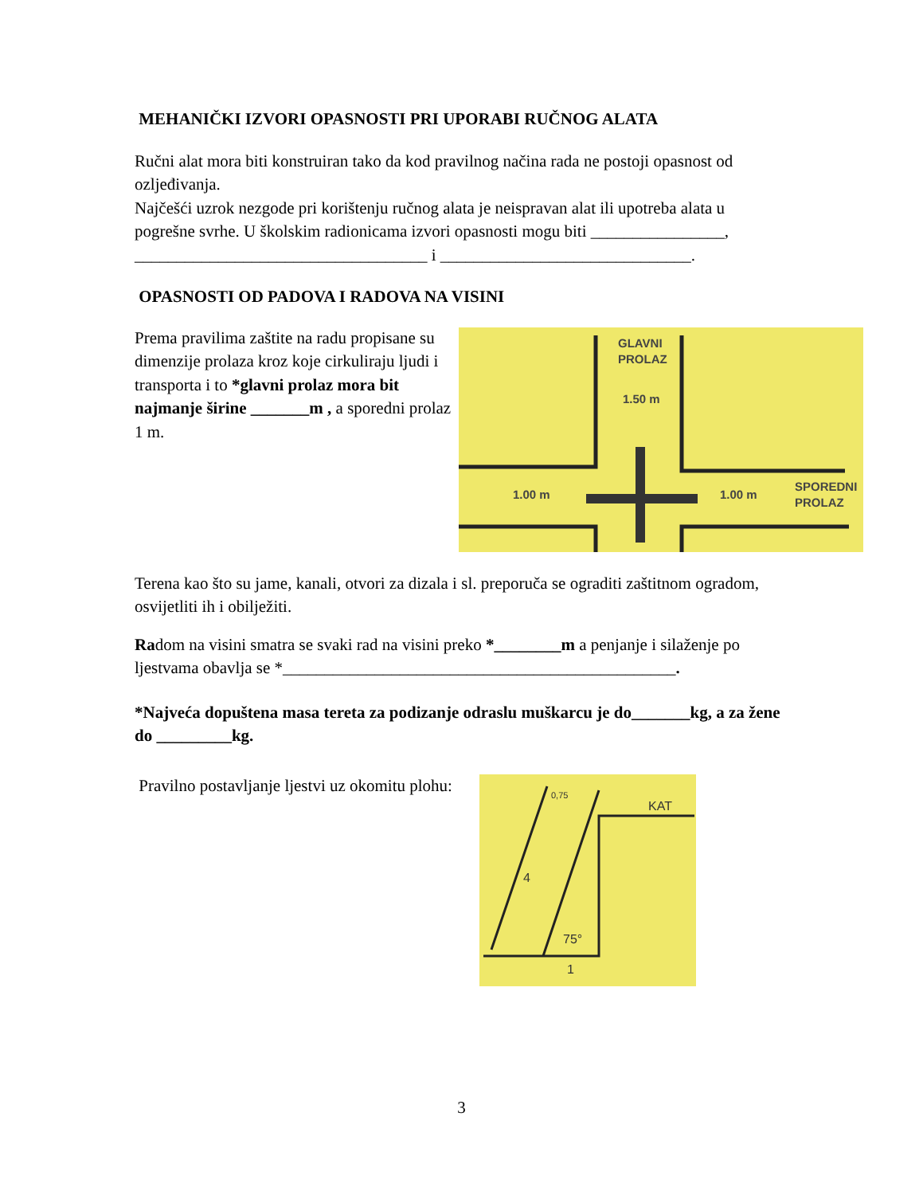MEHANIČKI IZVORI OPASNOSTI PRI UPORABI RUČNOG ALATA
Ručni alat mora biti konstruiran tako da kod pravilnog načina rada ne postoji opasnost od ozljeđivanja.
Najčešći uzrok nezgode pri korištenju ručnog alata je neispravan alat ili upotreba alata u pogrešne svrhe. U školskim radionicama izvori opasnosti mogu biti ________________, ___________________________________ i ______________________________.
OPASNOSTI OD PADOVA I RADOVA NA VISINI
Prema pravilima zaštite na radu propisane su dimenzije prolaza kroz koje cirkuliraju ljudi i transporta i to *glavni prolaz mora bit najmanje širine _______m , a sporedni prolaz 1 m.
GLAVNI
PROLAZ
1.50 m
1.00 m
1.00 m
SPOREDNI
PROLAZ
Terena kao što su jame, kanali, otvori za dizala i sl. preporuča se ograditi zaštitnom ogradom, osvijetliti ih i obilježiti.
Radom na visini smatra se svaki rad na visini preko *________m a penjanje i silaženje po ljestvama obavlja se *_______________________________________________.
*Najveća dopuštena masa tereta za podizanje odraslu muškarcu je do_______kg, a za žene do _________kg.
Pravilno postavljanje ljestvi uz okomitu plohu:
KAT
75°
1
4
0,75
3